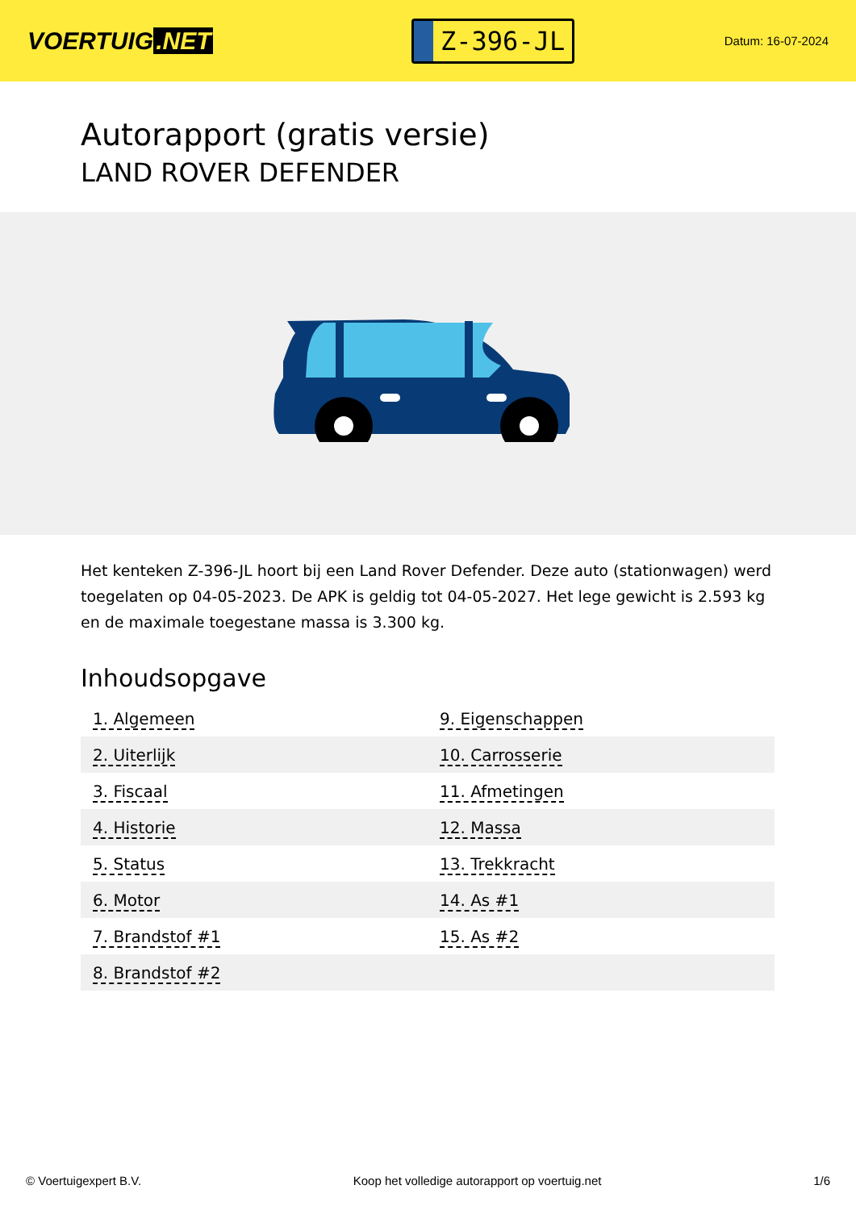VOERTUIG.NET
Z-396-JL
Datum: 16-07-2024
Autorapport (gratis versie)
LAND ROVER DEFENDER
Het kenteken Z-396-JL hoort bij een Land Rover Defender. Deze auto (stationwagen) werd toegelaten op 04-05-2023. De APK is geldig tot 04-05-2027. Het lege gewicht is 2.593 kg en de maximale toegestane massa is 3.300 kg.
Inhoudsopgave
| 1. Algemeen | 9. Eigenschappen |
| 2. Uiterlijk | 10. Carrosserie |
| 3. Fiscaal | 11. Afmetingen |
| 4. Historie | 12. Massa |
| 5. Status | 13. Trekkracht |
| 6. Motor | 14. As #1 |
| 7. Brandstof #1 | 15. As #2 |
| 8. Brandstof #2 | |
© Voertuigexpert B.V. Koop het volledige autorapport op voertuig.net 1/6